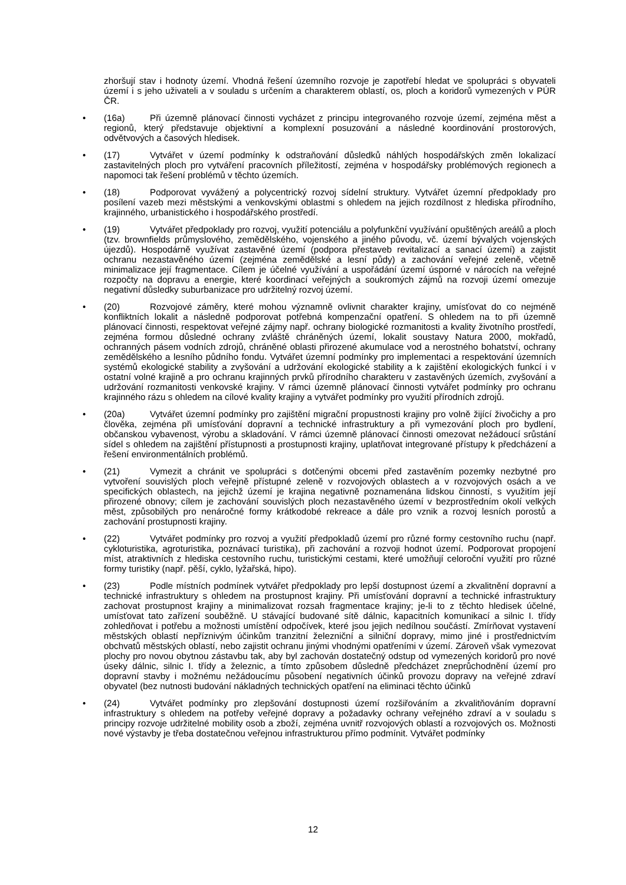zhoršují stav i hodnoty území. Vhodná řešení územního rozvoje je zapotřebí hledat ve spolupráci s obyvateli území i s jeho uživateli a v souladu s určením a charakterem oblastí, os, ploch a koridorů vymezených v PÚR ČR.
• (16a) Při územně plánovací činnosti vycházet z principu integrovaného rozvoje území, zejména měst a regionů, který představuje objektivní a komplexní posuzování a následné koordinování prostorových, odvětvových a časových hledisek.
• (17) Vytvářet v území podmínky k odstraňování důsledků náhlých hospodářských změn lokalizací zastavitelných ploch pro vytváření pracovních příležitostí, zejména v hospodářsky problémových regionech a napomoci tak řešení problémů v těchto územích.
• (18) Podporovat vyvážený a polycentrický rozvoj sídelní struktury. Vytvářet územní předpoklady pro posílení vazeb mezi městskými a venkovskými oblastmi s ohledem na jejich rozdílnost z hlediska přírodního, krajinného, urbanistického i hospodářského prostředí.
• (19) Vytvářet předpoklady pro rozvoj, využití potenciálu a polyfunkční využívání opuštěných areálů a ploch (tzv. brownfields průmyslového, zemědělského, vojenského a jiného původu, vč. území bývalých vojenských újezdů). Hospodárně využívat zastavěné území (podpora přestaveb revitalizací a sanací území) a zajistit ochranu nezastavěného území (zejména zemědělské a lesní půdy) a zachování veřejné zeleně, včetně minimalizace její fragmentace. Cílem je účelné využívání a uspořádání území úsporné v nárocích na veřejné rozpočty na dopravu a energie, které koordinací veřejných a soukromých zájmů na rozvoji území omezuje negativní důsledky suburbanizace pro udržitelný rozvoj území.
• (20) Rozvojové záměry, které mohou významně ovlivnit charakter krajiny, umísťovat do co nejméně konfliktních lokalit a následně podporovat potřebná kompenzační opatření. S ohledem na to při územně plánovací činnosti, respektovat veřejné zájmy např. ochrany biologické rozmanitosti a kvality životního prostředí, zejména formou důsledné ochrany zvláště chráněných území, lokalit soustavy Natura 2000, mokřadů, ochranných pásem vodních zdrojů, chráněné oblasti přirozené akumulace vod a nerostného bohatství, ochrany zemědělského a lesního půdního fondu. Vytvářet územní podmínky pro implementaci a respektování územních systémů ekologické stability a zvyšování a udržování ekologické stability a k zajištění ekologických funkcí i v ostatní volné krajině a pro ochranu krajinných prvků přírodního charakteru v zastavěných územích, zvyšování a udržování rozmanitosti venkovské krajiny. V rámci územně plánovací činnosti vytvářet podmínky pro ochranu krajinného rázu s ohledem na cílové kvality krajiny a vytvářet podmínky pro využití přírodních zdrojů.
• (20a) Vytvářet územní podmínky pro zajištění migrační propustnosti krajiny pro volně žijící živočichy a pro člověka, zejména při umísťování dopravní a technické infrastruktury a při vymezování ploch pro bydlení, občanskou vybavenost, výrobu a skladování. V rámci územně plánovací činnosti omezovat nežádoucí srůstání sídel s ohledem na zajištění přístupnosti a prostupnosti krajiny, uplatňovat integrované přístupy k předcházení a řešení environmentálních problémů.
• (21) Vymezit a chránit ve spolupráci s dotčenými obcemi před zastavěním pozemky nezbytné pro vytvoření souvislých ploch veřejně přístupné zeleně v rozvojových oblastech a v rozvojových osách a ve specifických oblastech, na jejichž území je krajina negativně poznamenána lidskou činností, s využitím její přirozené obnovy; cílem je zachování souvislých ploch nezastavěného území v bezprostředním okolí velkých měst, způsobilých pro nenáročné formy krátkodobé rekreace a dále pro vznik a rozvoj lesních porostů a zachování prostupnosti krajiny.
• (22) Vytvářet podmínky pro rozvoj a využití předpokladů území pro různé formy cestovního ruchu (např. cykloturistika, agroturistika, poznávací turistika), při zachování a rozvoji hodnot území. Podporovat propojení míst, atraktivních z hlediska cestovního ruchu, turistickými cestami, které umožňují celoroční využití pro různé formy turistiky (např. pěší, cyklo, lyžařská, hipo).
• (23) Podle místních podmínek vytvářet předpoklady pro lepší dostupnost území a zkvalitnění dopravní a technické infrastruktury s ohledem na prostupnost krajiny. Při umísťování dopravní a technické infrastruktury zachovat prostupnost krajiny a minimalizovat rozsah fragmentace krajiny; je-li to z těchto hledisek účelné, umísťovat tato zařízení souběžně. U stávající budované sítě dálnic, kapacitních komunikací a silnic I. třídy zohledňovat i potřebu a možnosti umístění odpočívek, které jsou jejich nedílnou součástí. Zmírňovat vystavení městských oblastí nepříznivým účinkům tranzitní železniční a silniční dopravy, mimo jiné i prostřednictvím obchvatů městských oblastí, nebo zajistit ochranu jinými vhodnými opatřeními v území. Zároveň však vymezovat plochy pro novou obytnou zástavbu tak, aby byl zachován dostatečný odstup od vymezených koridorů pro nové úseky dálnic, silnic I. třídy a železnic, a tímto způsobem důsledně předcházet zneprůchodnění území pro dopravní stavby i možnému nežádoucímu působení negativních účinků provozu dopravy na veřejné zdraví obyvatel (bez nutnosti budování nákladných technických opatření na eliminaci těchto účinků
• (24) Vytvářet podmínky pro zlepšování dostupnosti území rozšiřováním a zkvalitňováním dopravní infrastruktury s ohledem na potřeby veřejné dopravy a požadavky ochrany veřejného zdraví a v souladu s principy rozvoje udržitelné mobility osob a zboží, zejména uvnitř rozvojových oblastí a rozvojových os. Možnosti nové výstavby je třeba dostatečnou veřejnou infrastrukturou přímo podmínit. Vytvářet podmínky
12